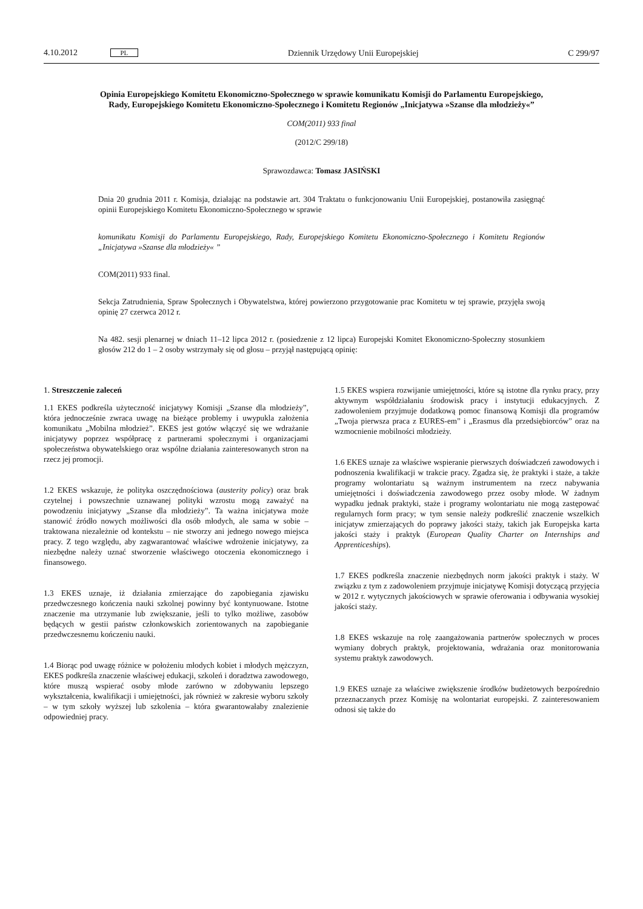4.10.2012 PL Dziennik Urzędowy Unii Europejskiej C 299/97
Opinia Europejskiego Komitetu Ekonomiczno-Społecznego w sprawie komunikatu Komisji do Parlamentu Europejskiego, Rady, Europejskiego Komitetu Ekonomiczno-Społecznego i Komitetu Regionów „Inicjatywa »Szanse dla młodzieży«”
COM(2011) 933 final
(2012/C 299/18)
Sprawozdawca: Tomasz JASIŃSKI
Dnia 20 grudnia 2011 r. Komisja, działając na podstawie art. 304 Traktatu o funkcjonowaniu Unii Europejskiej, postanowiła zasięgnąć opinii Europejskiego Komitetu Ekonomiczno-Społecznego w sprawie
komunikatu Komisji do Parlamentu Europejskiego, Rady, Europejskiego Komitetu Ekonomiczno-Społecznego i Komitetu Regionów „Inicjatywa »Szanse dla młodzieży« ”
COM(2011) 933 final.
Sekcja Zatrudnienia, Spraw Społecznych i Obywatelstwa, której powierzono przygotowanie prac Komitetu w tej sprawie, przyjęła swoją opinię 27 czerwca 2012 r.
Na 482. sesji plenarnej w dniach 11–12 lipca 2012 r. (posiedzenie z 12 lipca) Europejski Komitet Ekonomiczno-Społeczny stosunkiem głosów 212 do 1 – 2 osoby wstrzymały się od głosu – przyjął następującą opinię:
1. Streszczenie zaleceń
1.1 EKES podkreśla użyteczność inicjatywy Komisji „Szanse dla młodzieży”, która jednocześnie zwraca uwagę na bieżące problemy i uwypukla założenia komunikatu „Mobilna młodzież”. EKES jest gotów włączyć się we wdrażanie inicjatywy poprzez współpracę z partnerami społecznymi i organizacjami społeczeństwa obywatelskiego oraz wspólne działania zainteresowanych stron na rzecz jej promocji.
1.2 EKES wskazuje, że polityka oszczędnościowa (austerity policy) oraz brak czytelnej i powszechnie uznawanej polityki wzrostu mogą zaważyć na powodzeniu inicjatywy „Szanse dla młodzieży”. Ta ważna inicjatywa może stanowić źródło nowych możliwości dla osób młodych, ale sama w sobie – traktowana niezależnie od kontekstu – nie stworzy ani jednego nowego miejsca pracy. Z tego względu, aby zagwarantować właściwe wdrożenie inicjatywy, za niezbędne należy uznać stworzenie właściwego otoczenia ekonomicznego i finansowego.
1.3 EKES uznaje, iż działania zmierzające do zapobiegania zjawisku przedwczesnego kończenia nauki szkolnej powinny być kontynuowane. Istotne znaczenie ma utrzymanie lub zwiększanie, jeśli to tylko możliwe, zasobów będących w gestii państw członkowskich zorientowanych na zapobieganie przedwczesnemu kończeniu nauki.
1.4 Biorąc pod uwagę różnice w położeniu młodych kobiet i młodych mężczyzn, EKES podkreśla znaczenie właściwej edukacji, szkoleń i doradztwa zawodowego, które muszą wspierać osoby młode zarówno w zdobywaniu lepszego wykształcenia, kwalifikacji i umiejętności, jak również w zakresie wyboru szkoły – w tym szkoły wyższej lub szkolenia – która gwarantowałaby znalezienie odpowiedniej pracy.
1.5 EKES wspiera rozwijanie umiejętności, które są istotne dla rynku pracy, przy aktywnym współdziałaniu środowisk pracy i instytucji edukacyjnych. Z zadowoleniem przyjmuje dodatkową pomoc finansową Komisji dla programów „Twoja pierwsza praca z EURES-em” i „Erasmus dla przedsiębiorców” oraz na wzmocnienie mobilności młodzieży.
1.6 EKES uznaje za właściwe wspieranie pierwszych doświadczeń zawodowych i podnoszenia kwalifikacji w trakcie pracy. Zgadza się, że praktyki i staże, a także programy wolontariatu są ważnym instrumentem na rzecz nabywania umiejętności i doświadczenia zawodowego przez osoby młode. W żadnym wypadku jednak praktyki, staże i programy wolontariatu nie mogą zastępować regularnych form pracy; w tym sensie należy podkreślić znaczenie wszelkich inicjatyw zmierzających do poprawy jakości staży, takich jak Europejska karta jakości staży i praktyk (European Quality Charter on Internships and Apprenticeships).
1.7 EKES podkreśla znaczenie niezbędnych norm jakości praktyk i staży. W związku z tym z zadowoleniem przyjmuje inicjatywę Komisji dotyczącą przyjęcia w 2012 r. wytycznych jakościowych w sprawie oferowania i odbywania wysokiej jakości staży.
1.8 EKES wskazuje na rolę zaangażowania partnerów społecznych w proces wymiany dobrych praktyk, projektowania, wdrażania oraz monitorowania systemu praktyk zawodowych.
1.9 EKES uznaje za właściwe zwiększenie środków budżetowych bezpośrednio przeznaczanych przez Komisję na wolontariat europejski. Z zainteresowaniem odnosi się także do